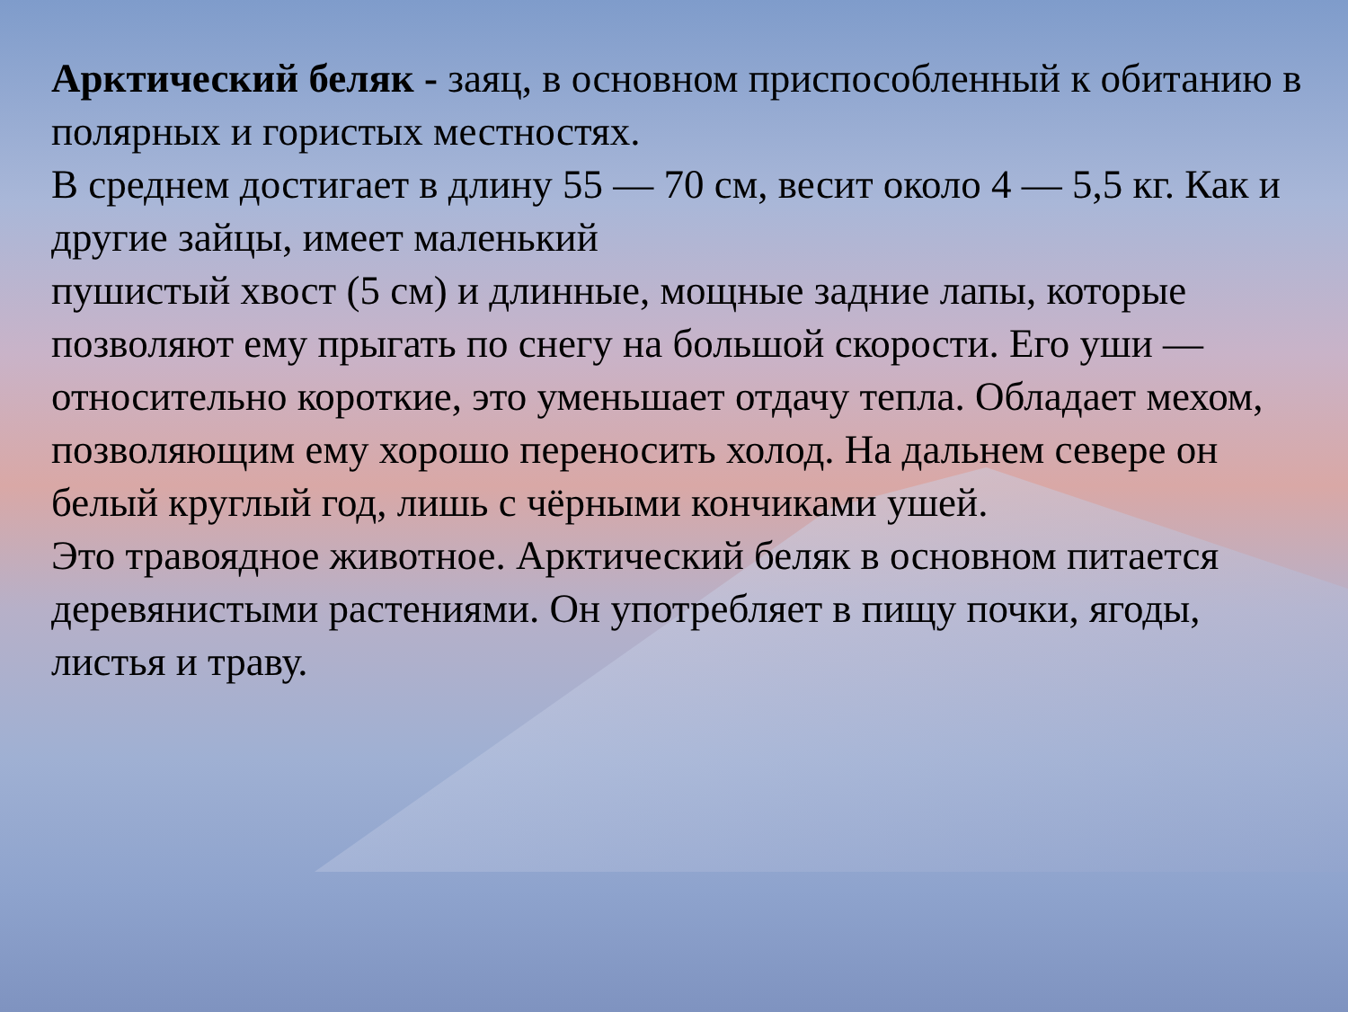Арктический беляк - заяц, в основном приспособленный к обитанию в полярных и гористых местностях.
В среднем достигает в длину 55 — 70 см, весит около 4 — 5,5 кг. Как и другие зайцы, имеет маленький
пушистый хвост (5 см) и длинные, мощные задние лапы, которые позволяют ему прыгать по снегу на большой скорости. Его уши — относительно короткие, это уменьшает отдачу тепла. Обладает мехом, позволяющим ему хорошо переносить холод. На дальнем севере он белый круглый год, лишь с чёрными кончиками ушей.
Это травоядное животное. Арктический беляк в основном питается деревянистыми растениями. Он употребляет в пищу почки, ягоды, листья и траву.